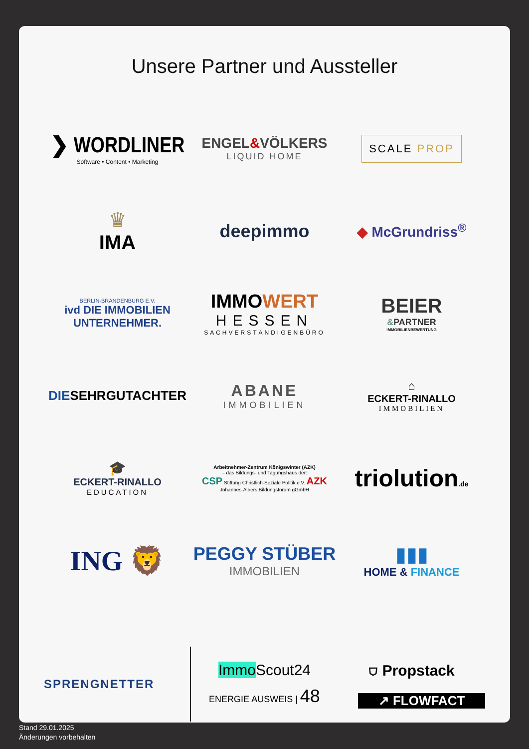Unsere Partner und Aussteller
❯ WORDLINER
Software • Content • Marketing
ENGEL&VÖLKERS
LIQUID HOME
SCALE PROP
♛
IMA
deepimmo
◆ McGrundriss<sup>®</sup>
BERLIN-BRANDENBURG E.V.
ivd DIE IMMOBILIEN
UNTERNEHMER.
IMMOWERT
HESSEN
SACHVERSTÄNDIGENBÜRO
BEIER
&PARTNER
IMMOBILIENBEWERTUNG
DIESEHRGUTACHTER
ABANE
IMMOBILIEN
⌂
ECKERT-RINALLO
IMMOBILIEN
🎓
ECKERT-RINALLO
EDUCATION
Arbeitnehmer-Zentrum Königswinter (AZK)
– das Bildungs- und Tagungshaus der:
CSP Stiftung Christlich-Soziale Politik e.V. AZK Johannes-Albers Bildungsforum gGmbH
triolution.de
ING 🦁
PEGGY STÜBER
IMMOBILIEN
▮▮▮
HOME & FINANCE
SPRENGNETTER
Immo Scout24
ENERGIE AUSWEIS | 48
⛉ Propstack
↗ FLOWFACT
Stand 29.01.2025
Änderungen vorbehalten